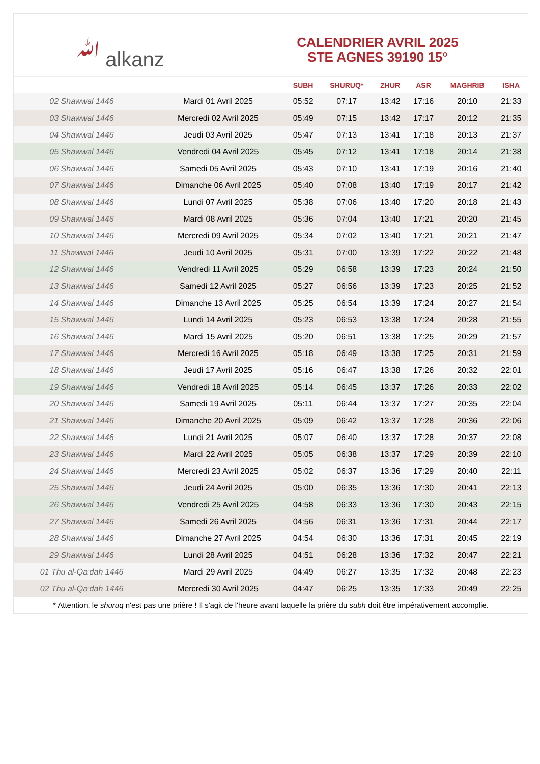ﷲ alkanz
CALENDRIER AVRIL 2025
STE AGNES 39190 15°
| | | SUBH | SHURUQ* | ZHUR | ASR | MAGHRIB | ISHA |
| --- | --- | --- | --- | --- | --- | --- | --- |
| 02 Shawwal 1446 | Mardi 01 Avril 2025 | 05:52 | 07:17 | 13:42 | 17:16 | 20:10 | 21:33 |
| 03 Shawwal 1446 | Mercredi 02 Avril 2025 | 05:49 | 07:15 | 13:42 | 17:17 | 20:12 | 21:35 |
| 04 Shawwal 1446 | Jeudi 03 Avril 2025 | 05:47 | 07:13 | 13:41 | 17:18 | 20:13 | 21:37 |
| 05 Shawwal 1446 | Vendredi 04 Avril 2025 | 05:45 | 07:12 | 13:41 | 17:18 | 20:14 | 21:38 |
| 06 Shawwal 1446 | Samedi 05 Avril 2025 | 05:43 | 07:10 | 13:41 | 17:19 | 20:16 | 21:40 |
| 07 Shawwal 1446 | Dimanche 06 Avril 2025 | 05:40 | 07:08 | 13:40 | 17:19 | 20:17 | 21:42 |
| 08 Shawwal 1446 | Lundi 07 Avril 2025 | 05:38 | 07:06 | 13:40 | 17:20 | 20:18 | 21:43 |
| 09 Shawwal 1446 | Mardi 08 Avril 2025 | 05:36 | 07:04 | 13:40 | 17:21 | 20:20 | 21:45 |
| 10 Shawwal 1446 | Mercredi 09 Avril 2025 | 05:34 | 07:02 | 13:40 | 17:21 | 20:21 | 21:47 |
| 11 Shawwal 1446 | Jeudi 10 Avril 2025 | 05:31 | 07:00 | 13:39 | 17:22 | 20:22 | 21:48 |
| 12 Shawwal 1446 | Vendredi 11 Avril 2025 | 05:29 | 06:58 | 13:39 | 17:23 | 20:24 | 21:50 |
| 13 Shawwal 1446 | Samedi 12 Avril 2025 | 05:27 | 06:56 | 13:39 | 17:23 | 20:25 | 21:52 |
| 14 Shawwal 1446 | Dimanche 13 Avril 2025 | 05:25 | 06:54 | 13:39 | 17:24 | 20:27 | 21:54 |
| 15 Shawwal 1446 | Lundi 14 Avril 2025 | 05:23 | 06:53 | 13:38 | 17:24 | 20:28 | 21:55 |
| 16 Shawwal 1446 | Mardi 15 Avril 2025 | 05:20 | 06:51 | 13:38 | 17:25 | 20:29 | 21:57 |
| 17 Shawwal 1446 | Mercredi 16 Avril 2025 | 05:18 | 06:49 | 13:38 | 17:25 | 20:31 | 21:59 |
| 18 Shawwal 1446 | Jeudi 17 Avril 2025 | 05:16 | 06:47 | 13:38 | 17:26 | 20:32 | 22:01 |
| 19 Shawwal 1446 | Vendredi 18 Avril 2025 | 05:14 | 06:45 | 13:37 | 17:26 | 20:33 | 22:02 |
| 20 Shawwal 1446 | Samedi 19 Avril 2025 | 05:11 | 06:44 | 13:37 | 17:27 | 20:35 | 22:04 |
| 21 Shawwal 1446 | Dimanche 20 Avril 2025 | 05:09 | 06:42 | 13:37 | 17:28 | 20:36 | 22:06 |
| 22 Shawwal 1446 | Lundi 21 Avril 2025 | 05:07 | 06:40 | 13:37 | 17:28 | 20:37 | 22:08 |
| 23 Shawwal 1446 | Mardi 22 Avril 2025 | 05:05 | 06:38 | 13:37 | 17:29 | 20:39 | 22:10 |
| 24 Shawwal 1446 | Mercredi 23 Avril 2025 | 05:02 | 06:37 | 13:36 | 17:29 | 20:40 | 22:11 |
| 25 Shawwal 1446 | Jeudi 24 Avril 2025 | 05:00 | 06:35 | 13:36 | 17:30 | 20:41 | 22:13 |
| 26 Shawwal 1446 | Vendredi 25 Avril 2025 | 04:58 | 06:33 | 13:36 | 17:30 | 20:43 | 22:15 |
| 27 Shawwal 1446 | Samedi 26 Avril 2025 | 04:56 | 06:31 | 13:36 | 17:31 | 20:44 | 22:17 |
| 28 Shawwal 1446 | Dimanche 27 Avril 2025 | 04:54 | 06:30 | 13:36 | 17:31 | 20:45 | 22:19 |
| 29 Shawwal 1446 | Lundi 28 Avril 2025 | 04:51 | 06:28 | 13:36 | 17:32 | 20:47 | 22:21 |
| 01 Thu al-Qa‘dah 1446 | Mardi 29 Avril 2025 | 04:49 | 06:27 | 13:35 | 17:32 | 20:48 | 22:23 |
| 02 Thu al-Qa‘dah 1446 | Mercredi 30 Avril 2025 | 04:47 | 06:25 | 13:35 | 17:33 | 20:49 | 22:25 |
* Attention, le shuruq n'est pas une prière ! Il s'agit de l'heure avant laquelle la prière du subh doit être impérativement accomplie.